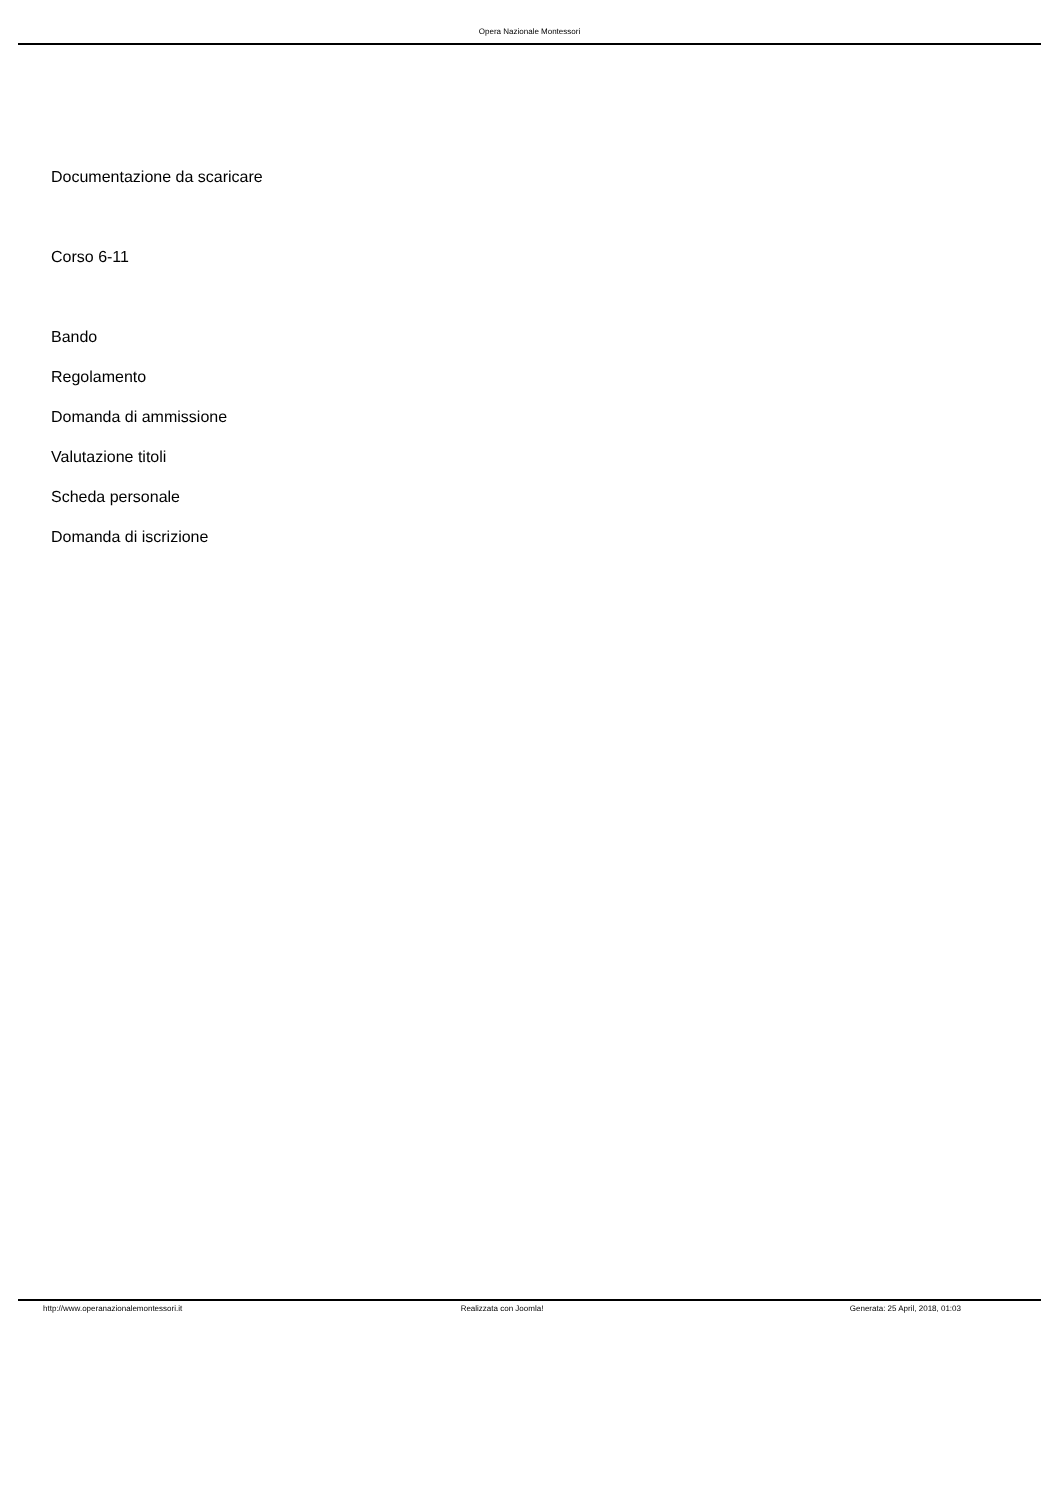Opera Nazionale Montessori
Documentazione da scaricare
Corso 6-11
Bando
Regolamento
Domanda di ammissione
Valutazione titoli
Scheda personale
Domanda di iscrizione
http://www.operanazionalemontessori.it Realizzata con Joomla! Generata: 25 April, 2018, 01:03